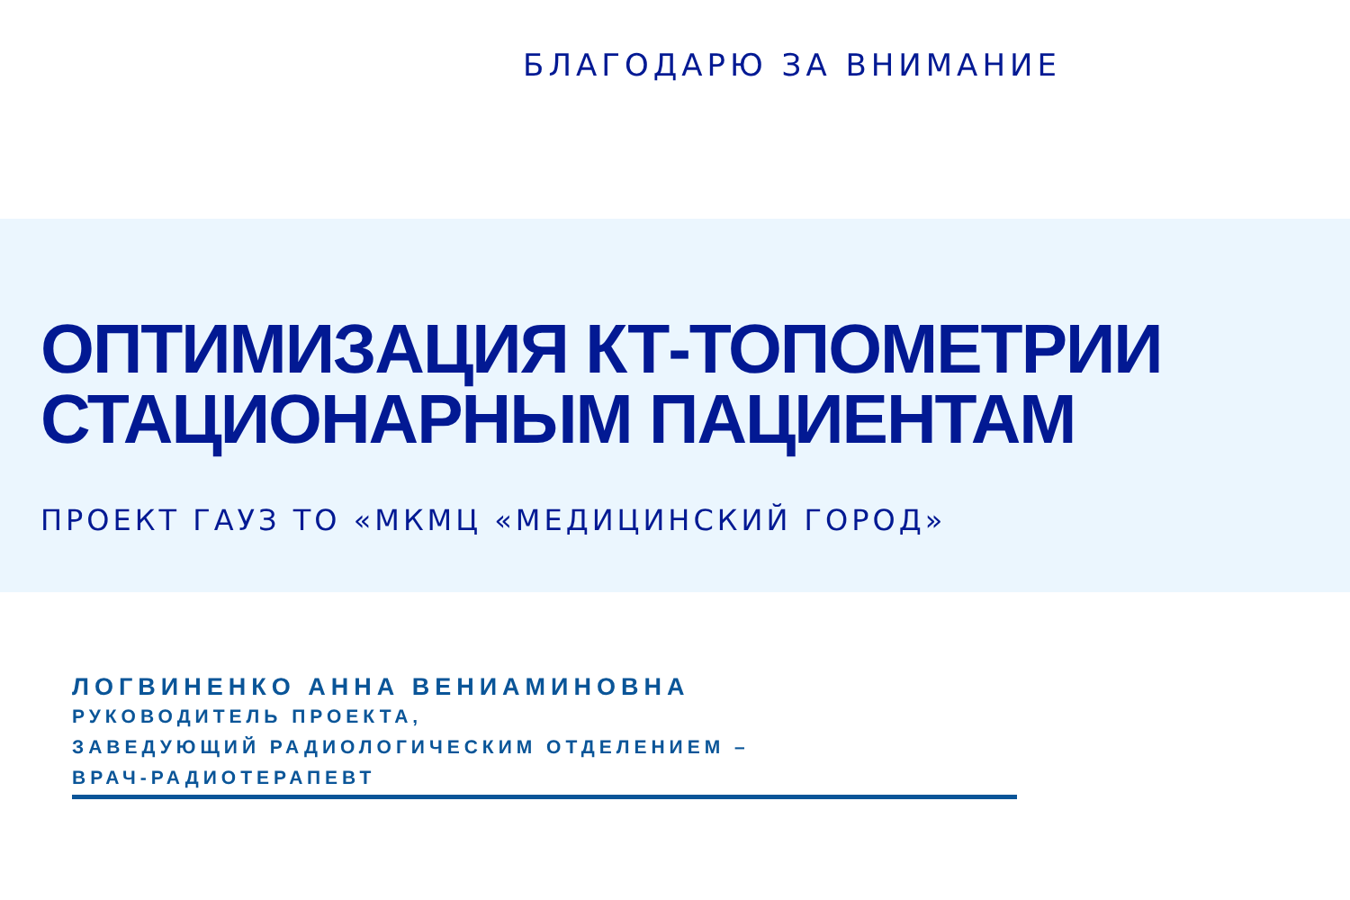БЛАГОДАРЮ ЗА ВНИМАНИЕ
ОПТИМИЗАЦИЯ КТ-ТОПОМЕТРИИ СТАЦИОНАРНЫМ ПАЦИЕНТАМ
ПРОЕКТ ГАУЗ ТО «МКМЦ «МЕДИЦИНСКИЙ ГОРОД»
ЛОГВИНЕНКО АННА ВЕНИАМИНОВНА
РУКОВОДИТЕЛЬ ПРОЕКТА,
ЗАВЕДУЮЩИЙ РАДИОЛОГИЧЕСКИМ ОТДЕЛЕНИЕМ –
ВРАЧ-РАДИОТЕРАПЕВТ